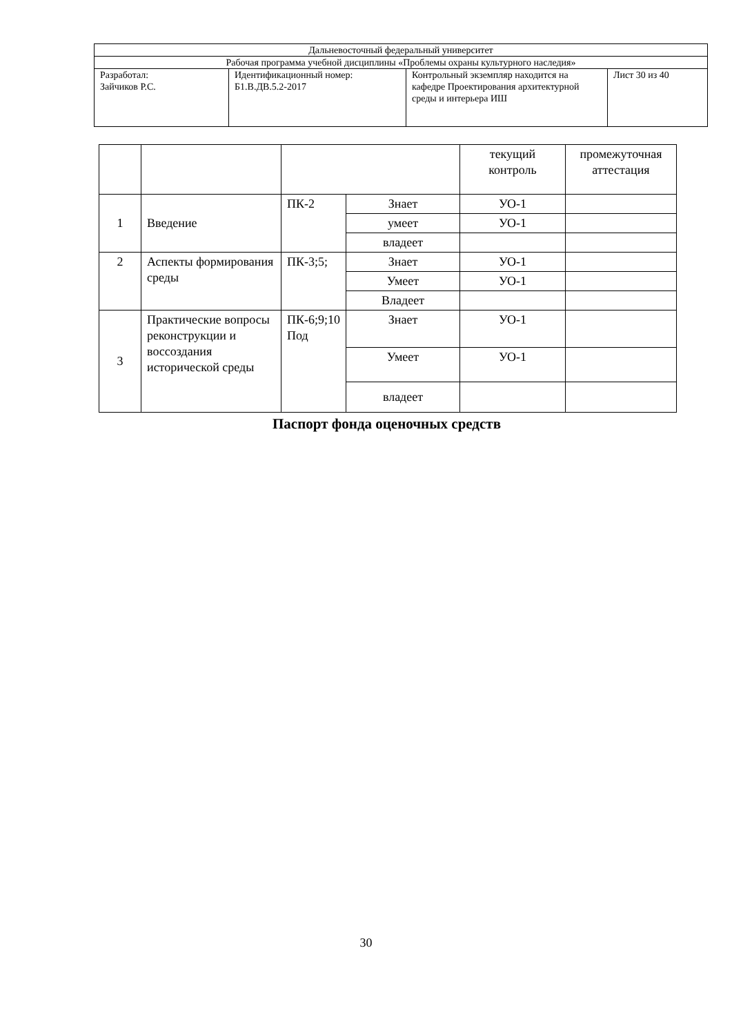| Дальневосточный федеральный университет | | | |
| Рабочая программа учебной дисциплины «Проблемы охраны культурного наследия» | | | |
| Разработал: Зайчиков Р.С. | Идентификационный номер: Б1.В.ДВ.5.2-2017 | Контрольный экземпляр находится на кафедре Проектирования архитектурной среды и интерьера ИШ | Лист 30 из 40 |
| | | | | текущий контроль | промежуточная аттестация |
| 1 | Введение | ПК-2 | Знает | УО-1 | |
| | | | умеет | УО-1 | |
| | | | владеет | | |
| 2 | Аспекты формирования среды | ПК-3;5; | Знает | УО-1 | |
| | | | Умеет | УО-1 | |
| | | | Владеет | | |
| 3 | Практические вопросы реконструкции и воссоздания исторической среды | ПК-6;9;10 Под | Знает | УО-1 | |
| | | | Умеет | УО-1 | |
| | | | владеет | | |
Паспорт фонда оценочных средств
30